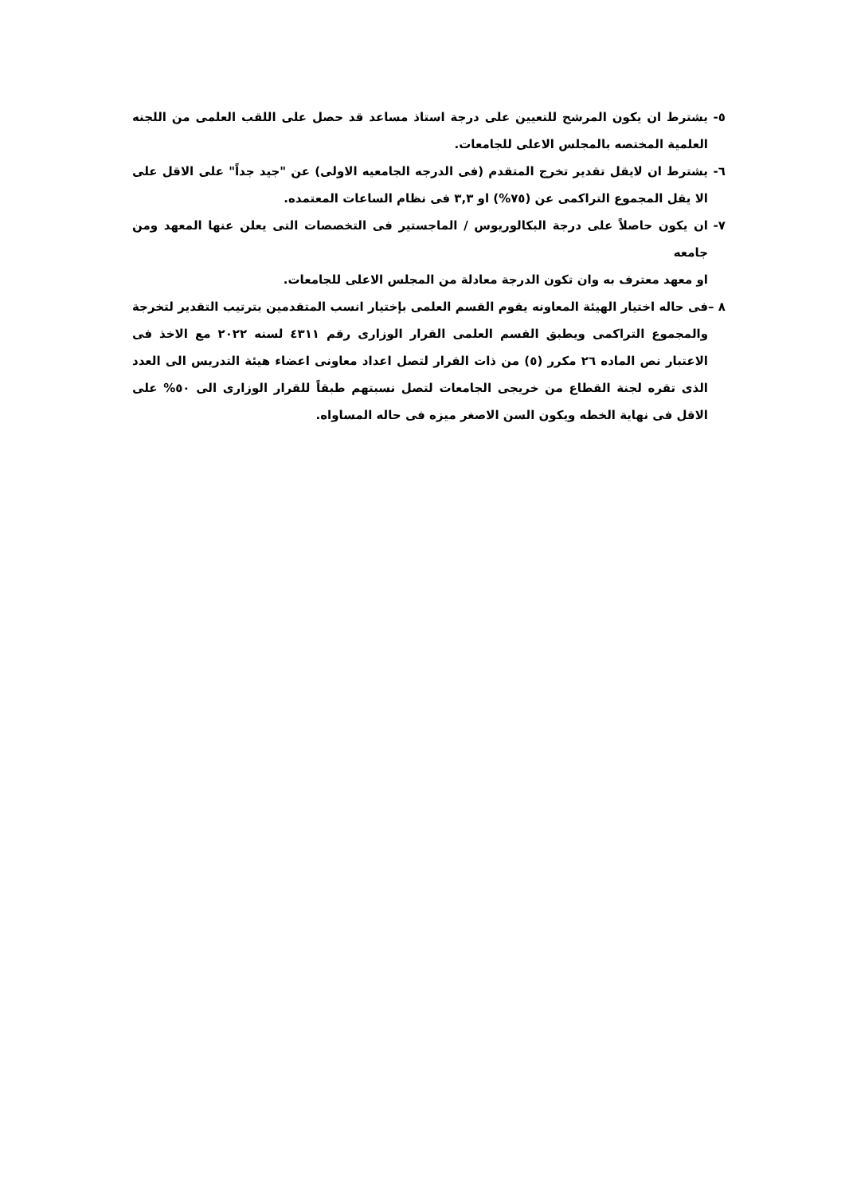٥- يشترط ان يكون المرشح للتعيين على درجة استاذ مساعد قد حصل على اللقب العلمى من اللجنه العلمية المختصه بالمجلس الاعلى للجامعات.
٦- يشترط ان لايقل تقدير تخرج المتقدم (فى الدرجه الجامعيه الاولى) عن "جيد جداً" على الاقل على الا يقل المجموع التراكمى عن (٧٥%) او ٣,٣ فى نظام الساعات المعتمده.
٧- ان يكون حاصلاً على درجة البكالوريوس / الماجستير فى التخصصات التى يعلن عنها المعهد ومن جامعه
او معهد معترف به وان تكون الدرجة معادلة من المجلس الاعلى للجامعات.
٨ –
فى حاله اختيار الهيئة المعاونه يقوم القسم العلمى بإختيار انسب المتقدمين بترتيب التقدير لتخرجة والمجموع التراكمى ويطبق القسم العلمى القرار الوزارى رقم ٤٣١١ لسنه ٢٠٢٢ مع الاخذ فى الاعتبار نص الماده ٢٦ مكرر (٥) من ذات القرار لتصل اعداد معاونى اعضاء هيئة التدريس الى العدد الذى تقره لجنة القطاع من خريجى الجامعات لتصل نسبتهم طبقاً للقرار الوزارى الى ٥٠% على الاقل فى نهاية الخطه ويكون السن الاصغر ميزه فى حاله المساواه.